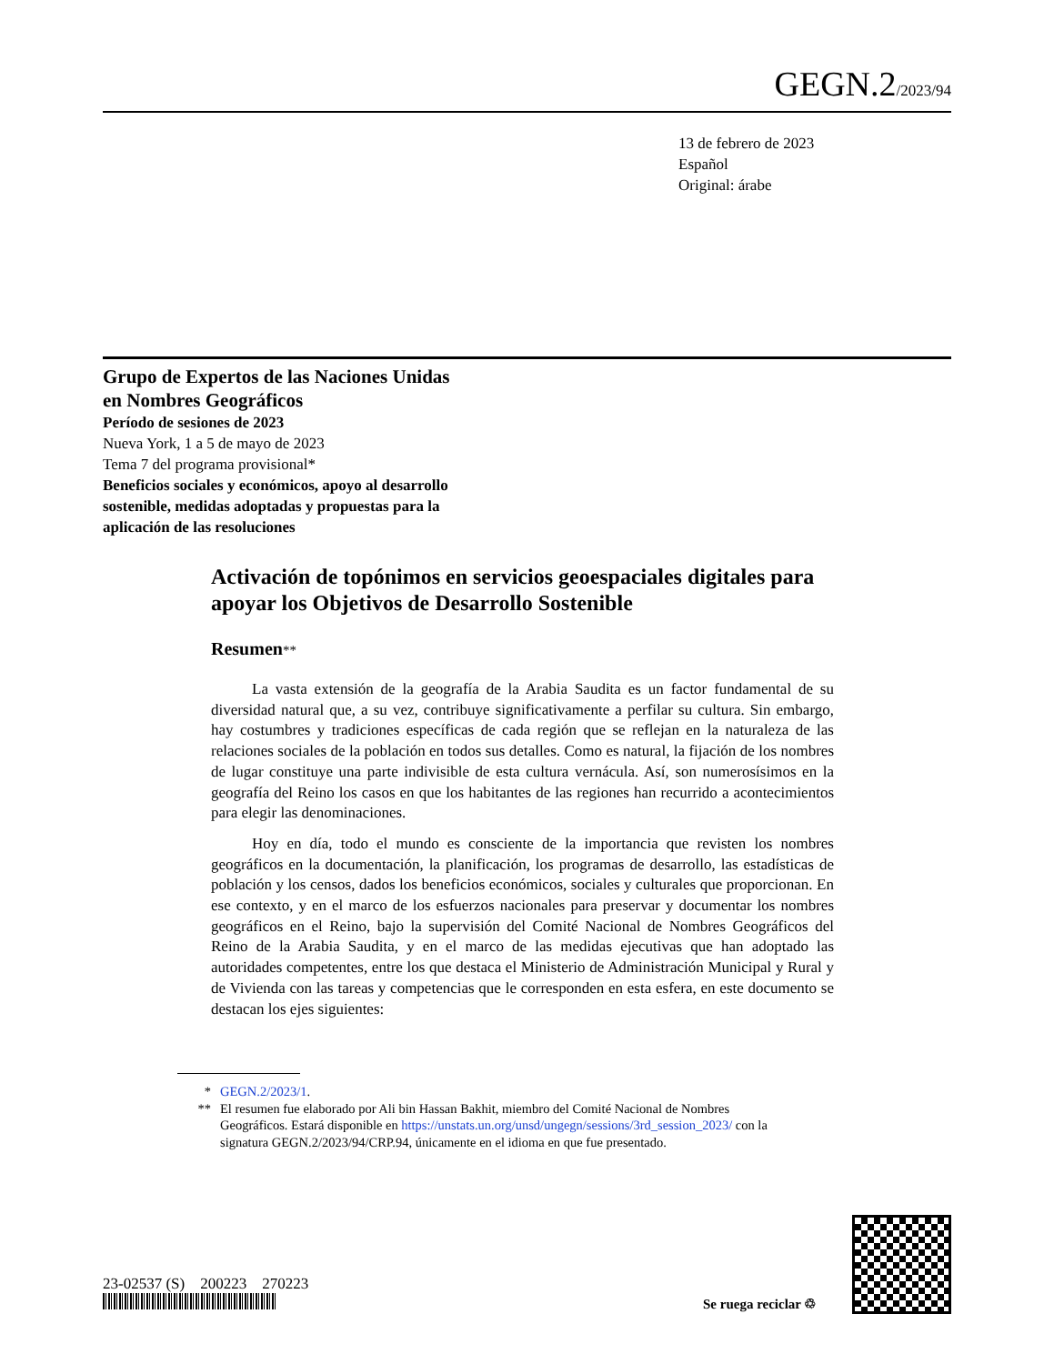GEGN.2/2023/94
13 de febrero de 2023
Español
Original: árabe
Grupo de Expertos de las Naciones Unidas
en Nombres Geográficos
Período de sesiones de 2023
Nueva York, 1 a 5 de mayo de 2023
Tema 7 del programa provisional*
Beneficios sociales y económicos, apoyo al desarrollo
sostenible, medidas adoptadas y propuestas para la
aplicación de las resoluciones
Activación de topónimos en servicios geoespaciales digitales para apoyar los Objetivos de Desarrollo Sostenible
Resumen**
La vasta extensión de la geografía de la Arabia Saudita es un factor fundamental de su diversidad natural que, a su vez, contribuye significativamente a perfilar su cultura. Sin embargo, hay costumbres y tradiciones específicas de cada región que se reflejan en la naturaleza de las relaciones sociales de la población en todos sus detalles. Como es natural, la fijación de los nombres de lugar constituye una parte indivisible de esta cultura vernácula. Así, son numerosísimos en la geografía del Reino los casos en que los habitantes de las regiones han recurrido a acontecimientos para elegir las denominaciones.
Hoy en día, todo el mundo es consciente de la importancia que revisten los nombres geográficos en la documentación, la planificación, los programas de desarrollo, las estadísticas de población y los censos, dados los beneficios económicos, sociales y culturales que proporcionan. En ese contexto, y en el marco de los esfuerzos nacionales para preservar y documentar los nombres geográficos en el Reino, bajo la supervisión del Comité Nacional de Nombres Geográficos del Reino de la Arabia Saudita, y en el marco de las medidas ejecutivas que han adoptado las autoridades competentes, entre los que destaca el Ministerio de Administración Municipal y Rural y de Vivienda con las tareas y competencias que le corresponden en esta esfera, en este documento se destacan los ejes siguientes:
* GEGN.2/2023/1.
** El resumen fue elaborado por Ali bin Hassan Bakhit, miembro del Comité Nacional de Nombres Geográficos. Estará disponible en https://unstats.un.org/unsd/ungegn/sessions/3rd_session_2023/ con la signatura GEGN.2/2023/94/CRP.94, únicamente en el idioma en que fue presentado.
23-02537 (S) 200223 270223
Se ruega reciclar ♲